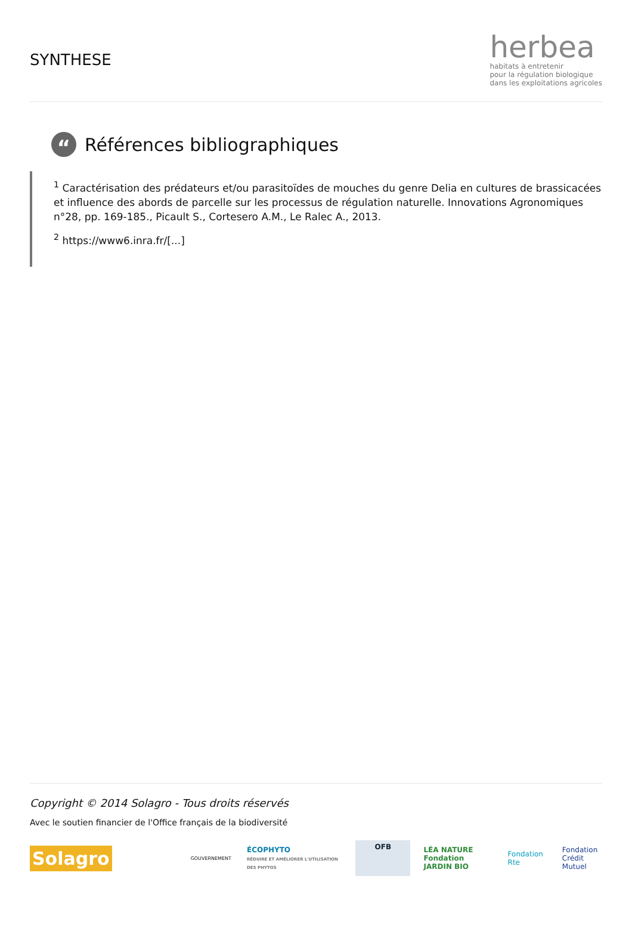SYNTHESE
herbea
habitats à entretenir
pour la régulation biologique
dans les exploitations agricoles
“Références bibliographiques
<sup>1</sup> Caractérisation des prédateurs et/ou parasitoïdes de mouches du genre Delia en cultures de brassicacées et influence des abords de parcelle sur les processus de régulation naturelle. Innovations Agronomiques n°28, pp. 169-185., Picault S., Cortesero A.M., Le Ralec A., 2013.
<sup>2</sup> https://www6.inra.fr/[...]
Copyright © 2014 Solagro - Tous droits réservés
Avec le soutien financier de l'Office français de la biodiversité
Solagro
GOUVERNEMENT
ÉCOPHYTO
RÉDUIRE ET AMÉLIORER L'UTILISATION DES PHYTOS
OFB
LÉA NATURE
Fondation JARDIN BIO
Fondation Rte
Fondation
Crédit Mutuel